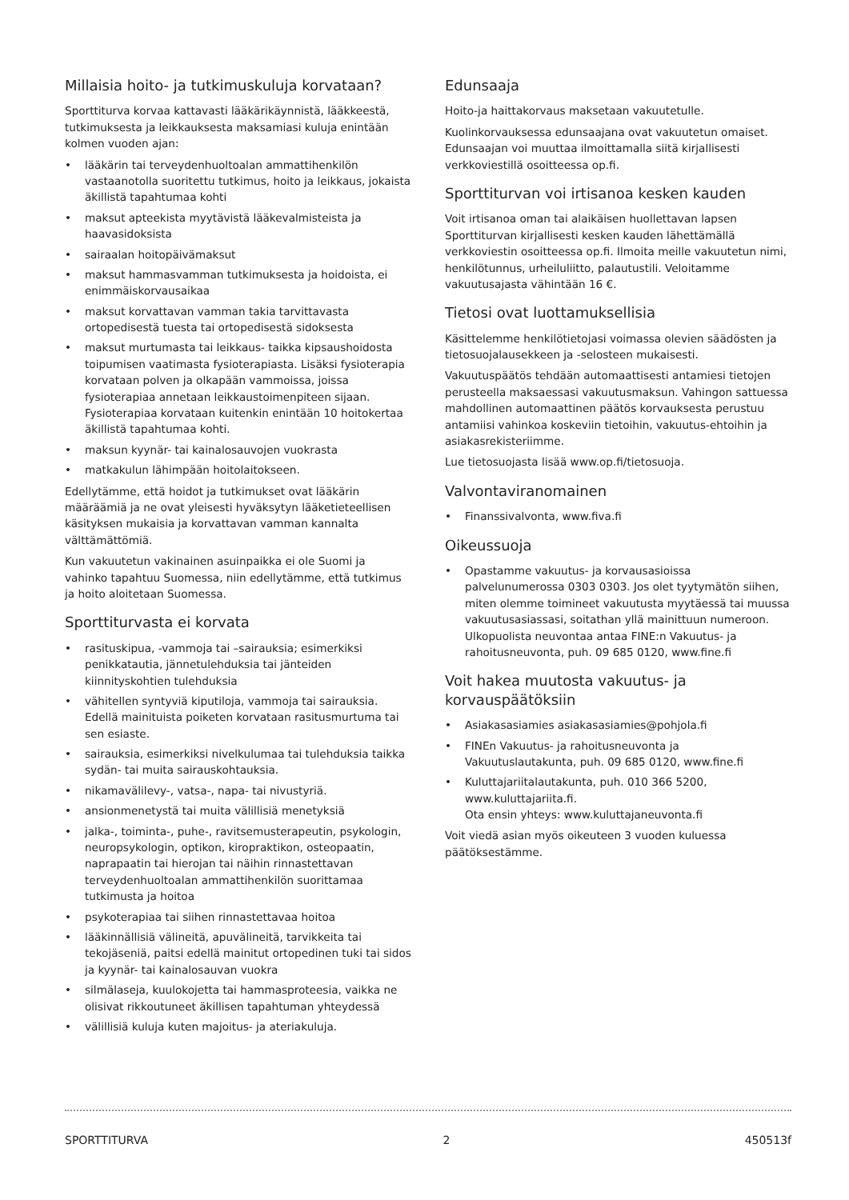Millaisia hoito- ja tutkimuskuluja korvataan?
Sporttiturva korvaa kattavasti lääkärikäynnistä, lääkkeestä, tutkimuksesta ja leikkauksesta maksamiasi kuluja enintään kolmen vuoden ajan:
• lääkärin tai terveydenhuoltoalan ammattihenkilön vastaanotolla suoritettu tutkimus, hoito ja leikkaus, jokaista äkillistä tapahtumaa kohti
• maksut apteekista myytävistä lääkevalmisteista ja haavasidoksista
• sairaalan hoitopäivämaksut
• maksut hammasvamman tutkimuksesta ja hoidoista, ei enimmäiskorvausaikaa
• maksut korvattavan vamman takia tarvittavasta ortopedisestä tuesta tai ortopedisestä sidoksesta
• maksut murtumasta tai leikkaus- taikka kipsaushoidosta toipumisen vaatimasta fysioterapiasta. Lisäksi fysioterapia korvataan polven ja olkapään vammoissa, joissa fysioterapiaa annetaan leikkaustoimenpiteen sijaan. Fysioterapiaa korvataan kuitenkin enintään 10 hoitokertaa äkillistä tapahtumaa kohti.
• maksun kyynär- tai kainalosauvojen vuokrasta
• matkakulun lähimpään hoitolaitokseen.
Edellytämme, että hoidot ja tutkimukset ovat lääkärin määräämiä ja ne ovat yleisesti hyväksytyn lääketieteellisen käsityksen mukaisia ja korvattavan vamman kannalta välttämättömiä.
Kun vakuutetun vakinainen asuinpaikka ei ole Suomi ja vahinko tapahtuu Suomessa, niin edellytämme, että tutkimus ja hoito aloitetaan Suomessa.
Sporttiturvasta ei korvata
• rasituskipua, -vammoja tai –sairauksia; esimerkiksi penikkatautia, jännetulehduksia tai jänteiden kiinnityskohtien tulehduksia
• vähitellen syntyviä kiputiloja, vammoja tai sairauksia. Edellä mainituista poiketen korvataan rasitusmurtuma tai sen esiaste.
• sairauksia, esimerkiksi nivelkulumaa tai tulehduksia taikka sydän- tai muita sairauskohtauksia.
• nikamavälilevy-, vatsa-, napa- tai nivustyriä.
• ansionmenetystä tai muita välillisiä menetyksiä
• jalka-, toiminta-, puhe-, ravitsemusterapeutin, psykologin, neuropsykologin, optikon, kiropraktikon, osteopaatin, naprapaatin tai hierojan tai näihin rinnastettavan terveydenhuoltoalan ammattihenkilön suorittamaa tutkimusta ja hoitoa
• psykoterapiaa tai siihen rinnastettavaa hoitoa
• lääkinnällisiä välineitä, apuvälineitä, tarvikkeita tai tekojäseniä, paitsi edellä mainitut ortopedinen tuki tai sidos ja kyynär- tai kainalosauvan vuokra
• silmälaseja, kuulokojetta tai hammasproteesia, vaikka ne olisivat rikkoutuneet äkillisen tapahtuman yhteydessä
• välillisiä kuluja kuten majoitus- ja ateriakuluja.
Edunsaaja
Hoito-ja haittakorvaus maksetaan vakuutetulle.
Kuolinkorvauksessa edunsaajana ovat vakuutetun omaiset. Edunsaajan voi muuttaa ilmoittamalla siitä kirjallisesti verkkoviestillä osoitteessa op.fi.
Sporttiturvan voi irtisanoa kesken kauden
Voit irtisanoa oman tai alaikäisen huollettavan lapsen Sporttiturvan kirjallisesti kesken kauden lähettämällä verkkoviestin osoitteessa op.fi. Ilmoita meille vakuutetun nimi, henkilötunnus, urheiluliitto, palautustili. Veloitamme vakuutusajasta vähintään 16 €.
Tietosi ovat luottamuksellisia
Käsittelemme henkilötietojasi voimassa olevien säädösten ja tietosuojalausekkeen ja -selosteen mukaisesti.
Vakuutuspäätös tehdään automaattisesti antamiesi tietojen perusteella maksaessasi vakuutusmaksun. Vahingon sattuessa mahdollinen automaattinen päätös korvauksesta perustuu antamiisi vahinkoa koskeviin tietoihin, vakuutus-ehtoihin ja asiakasrekisteriimme.
Lue tietosuojasta lisää www.op.fi/tietosuoja.
Valvontaviranomainen
• Finanssivalvonta, www.fiva.fi
Oikeussuoja
• Opastamme vakuutus- ja korvausasioissa palvelunumerossa 0303 0303. Jos olet tyytymätön siihen, miten olemme toimineet vakuutusta myytäessä tai muussa vakuutusasiassasi, soitathan yllä mainittuun numeroon. Ulkopuolista neuvontaa antaa FINE:n Vakuutus- ja rahoitusneuvonta, puh. 09 685 0120, www.fine.fi
Voit hakea muutosta vakuutus- ja korvauspäätöksiin
• Asiakasasiamies asiakasasiamies@pohjola.fi
• FINEn Vakuutus- ja rahoitusneuvonta ja Vakuutuslautakunta, puh. 09 685 0120, www.fine.fi
• Kuluttajariitalautakunta, puh. 010 366 5200, www.kuluttajariita.fi.
Ota ensin yhteys: www.kuluttajaneuvonta.fi
Voit viedä asian myös oikeuteen 3 vuoden kuluessa päätöksestämme.
SPORTTITURVA 2 450513f